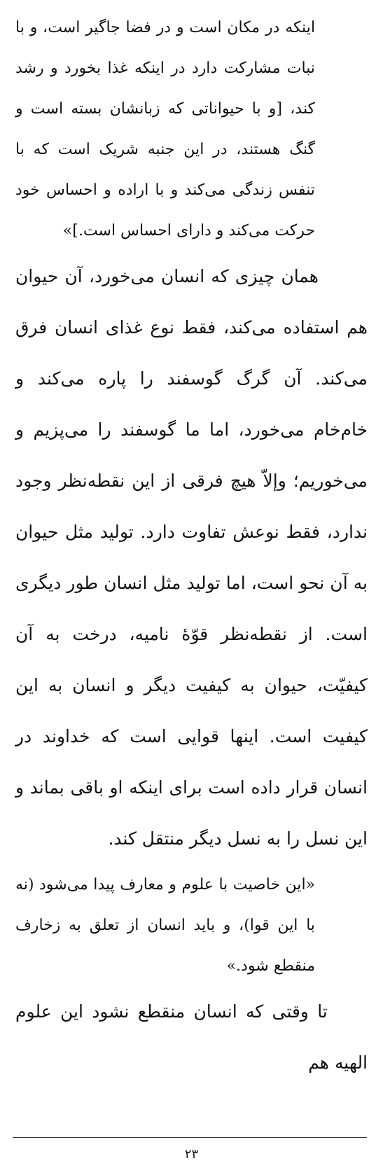اینکه در مکان است و در فضا جاگیر است، و با نبات مشارکت دارد در اینکه غذا بخورد و رشد کند، [و با حیواناتی که زبانشان بسته است و گنگ هستند، در این جنبه شریک است که با تنفس زندگی می‌کند و با اراده و احساس خود حرکت می‌کند و دارای احساس است.]»
همان چیزی که انسان می‌خورد، آن حیوان هم استفاده می‌کند، فقط نوع غذای انسان فرق می‌کند. آن گرگ گوسفند را پاره می‌کند و خام‌خام می‌خورد، اما ما گوسفند را می‌پزیم و می‌خوریم؛ وإلاّ هیچ فرقی از این نقطه‌نظر وجود ندارد، فقط نوعش تفاوت دارد. تولید مثل حیوان به آن نحو است، اما تولید مثل انسان طور دیگری است. از نقطه‌نظر قوّهٔ نامیه، درخت به آن کیفیّت، حیوان به کیفیت دیگر و انسان به این کیفیت است. اینها قوایی است که خداوند در انسان قرار داده است برای اینکه او باقی بماند و این نسل را به نسل دیگر منتقل کند.
«این خاصیت با علوم و معارف پیدا می‌شود (نه با این قوا)، و باید انسان از تعلق به زخارف منقطع شود.»
تا وقتی که انسان منقطع نشود این علوم الهیه هم
۲۳